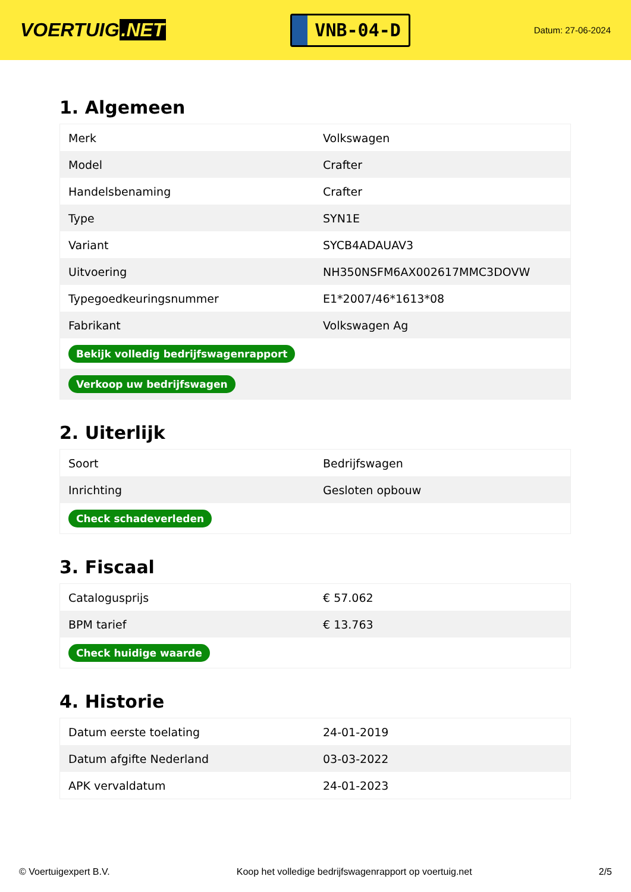VOERTUIG.NET
VNB-04-D
Datum: 27-06-2024
1. Algemeen
| Merk | Volkswagen |
| Model | Crafter |
| Handelsbenaming | Crafter |
| Type | SYN1E |
| Variant | SYCB4ADAUAV3 |
| Uitvoering | NH350NSFM6AX002617MMC3DOVW |
| Typegoedkeuringsnummer | E1*2007/46*1613*08 |
| Fabrikant | Volkswagen Ag |
| Bekijk volledig bedrijfswagenrapport | |
| Verkoop uw bedrijfswagen | |
2. Uiterlijk
| Soort | Bedrijfswagen |
| Inrichting | Gesloten opbouw |
| Check schadeverleden | |
3. Fiscaal
| Catalogusprijs | € 57.062 |
| BPM tarief | € 13.763 |
| Check huidige waarde | |
4. Historie
| Datum eerste toelating | 24-01-2019 |
| Datum afgifte Nederland | 03-03-2022 |
| APK vervaldatum | 24-01-2023 |
© Voertuigexpert B.V. Koop het volledige bedrijfswagenrapport op voertuig.net 2/5